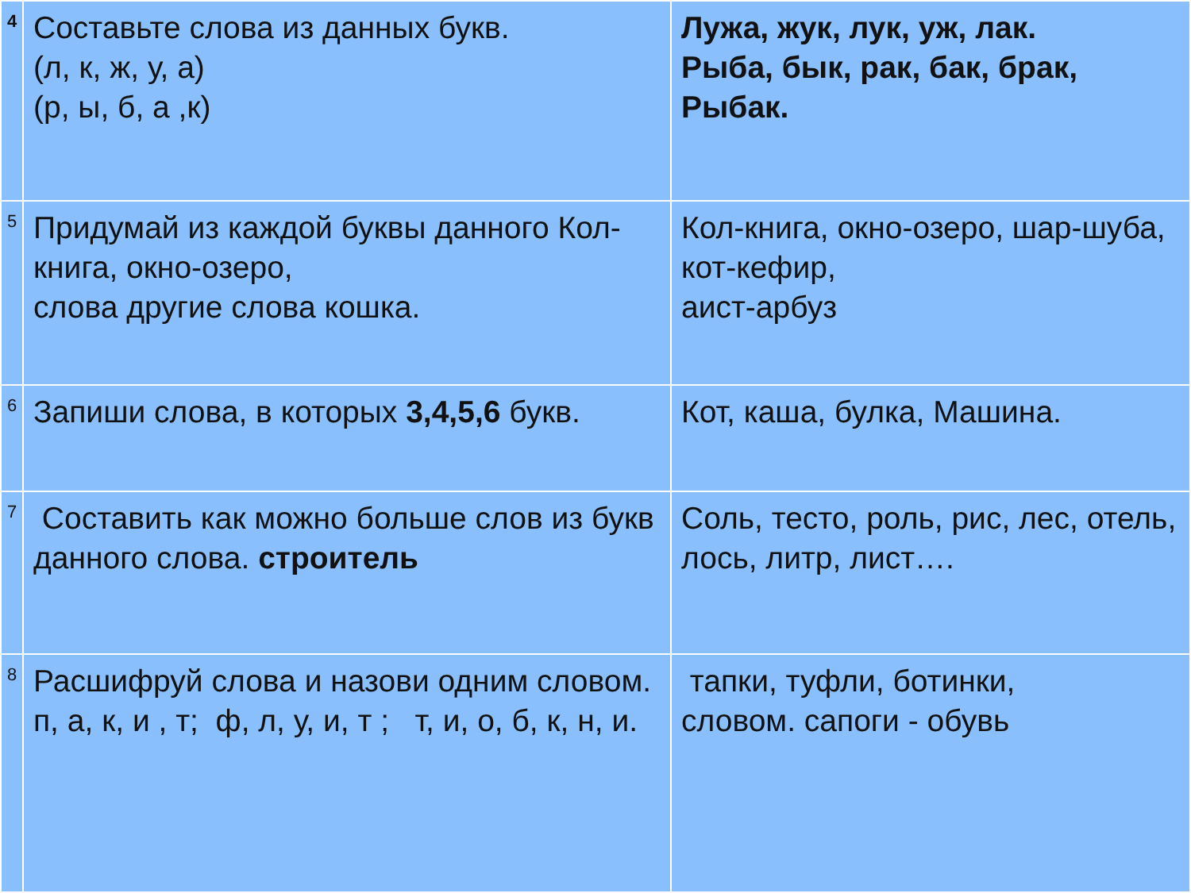| 4 | Составьте слова из данных букв. (л, к, ж, у, а) (р, ы, б, а ,к) | Лужа, жук, лук, уж, лак. Рыба, бык, рак, бак, брак, Рыбак. |
| 5 | Придумай из каждой буквы данного Кол-книга, окно-озеро, слова другие слова кошка. | Кол-книга, окно-озеро, шар-шуба, кот-кефир, аист-арбуз |
| 6 | Запиши слова, в которых 3,4,5,6 букв. | Кот, каша, булка, Машина. |
| 7 | Составить как можно больше слов из букв данного слова. строитель | Соль, тесто, роль, рис, лес, отель, лось, литр, лист…. |
| 8 | Расшифруй слова и назови одним словом. п, а, к, и , т; ф, л, у, и, т ; т, и, о, б, к, н, и. | тапки, туфли, ботинки, словом. сапоги - обувь |